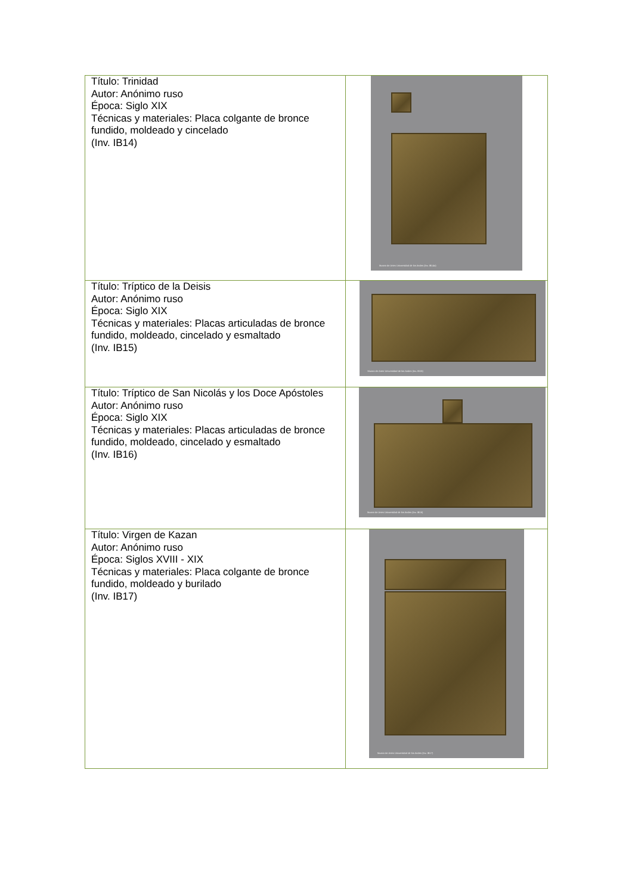| Título: Trinidad Autor: Anónimo ruso Época: Siglo XIX Técnicas y materiales: Placa colgante de bronce fundido, moldeado y cincelado (Inv. IB14) | Museo de Artes Universidad de los Andes (Inv. IB14a) |
| Título: Tríptico de la Deisis Autor: Anónimo ruso Época: Siglo XIX Técnicas y materiales: Placas articuladas de bronce fundido, moldeado, cincelado y esmaltado (Inv. IB15) | Museo de Artes Universidad de los Andes (Inv. IB15) |
| Título: Tríptico de San Nicolás y los Doce Apóstoles Autor: Anónimo ruso Época: Siglo XIX Técnicas y materiales: Placas articuladas de bronce fundido, moldeado, cincelado y esmaltado (Inv. IB16) | Museo de Artes Universidad de los Andes (Inv. IB16) |
| Título: Virgen de Kazan Autor: Anónimo ruso Época: Siglos XVIII - XIX Técnicas y materiales: Placa colgante de bronce fundido, moldeado y burilado (Inv. IB17) | Museo de Artes Universidad de los Andes (Inv. IB17) |